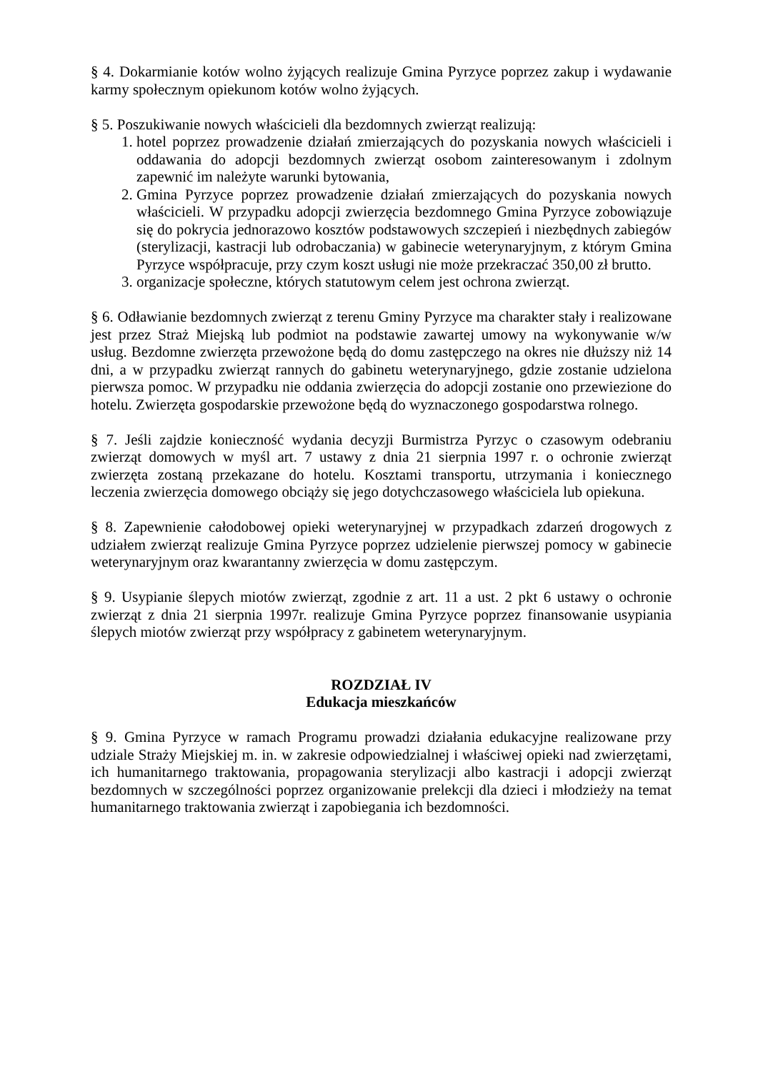§ 4. Dokarmianie kotów wolno żyjących realizuje Gmina Pyrzyce poprzez zakup i wydawanie karmy społecznym opiekunom kotów wolno żyjących.
§ 5. Poszukiwanie nowych właścicieli dla bezdomnych zwierząt realizują:
1. hotel poprzez prowadzenie działań zmierzających do pozyskania nowych właścicieli i oddawania do adopcji bezdomnych zwierząt osobom zainteresowanym i zdolnym zapewnić im należyte warunki bytowania,
2. Gmina Pyrzyce poprzez prowadzenie działań zmierzających do pozyskania nowych właścicieli. W przypadku adopcji zwierzęcia bezdomnego Gmina Pyrzyce zobowiązuje się do pokrycia jednorazowo kosztów podstawowych szczepień i niezbędnych zabiegów (sterylizacji, kastracji lub odrobaczania) w gabinecie weterynaryjnym, z którym Gmina Pyrzyce współpracuje, przy czym koszt usługi nie może przekraczać 350,00 zł brutto.
3. organizacje społeczne, których statutowym celem jest ochrona zwierząt.
§ 6. Odławianie bezdomnych zwierząt z terenu Gminy Pyrzyce ma charakter stały i realizowane jest przez Straż Miejską lub podmiot na podstawie zawartej umowy na wykonywanie w/w usług. Bezdomne zwierzęta przewożone będą do domu zastępczego na okres nie dłuższy niż 14 dni, a w przypadku zwierząt rannych do gabinetu weterynaryjnego, gdzie zostanie udzielona pierwsza pomoc. W przypadku nie oddania zwierzęcia do adopcji zostanie ono przewiezione do hotelu. Zwierzęta gospodarskie przewożone będą do wyznaczonego gospodarstwa rolnego.
§ 7. Jeśli zajdzie konieczność wydania decyzji Burmistrza Pyrzyc o czasowym odebraniu zwierząt domowych w myśl art. 7 ustawy z dnia 21 sierpnia 1997 r. o ochronie zwierząt zwierzęta zostaną przekazane do hotelu. Kosztami transportu, utrzymania i koniecznego leczenia zwierzęcia domowego obciąży się jego dotychczasowego właściciela lub opiekuna.
§ 8. Zapewnienie całodobowej opieki weterynaryjnej w przypadkach zdarzeń drogowych z udziałem zwierząt realizuje Gmina Pyrzyce poprzez udzielenie pierwszej pomocy w gabinecie weterynaryjnym oraz kwarantanny zwierzęcia w domu zastępczym.
§ 9. Usypianie ślepych miotów zwierząt, zgodnie z art. 11 a ust. 2 pkt 6 ustawy o ochronie zwierząt z dnia 21 sierpnia 1997r. realizuje Gmina Pyrzyce poprzez finansowanie usypiania ślepych miotów zwierząt przy współpracy z gabinetem weterynaryjnym.
ROZDZIAŁ IV
Edukacja mieszkańców
§ 9. Gmina Pyrzyce w ramach Programu prowadzi działania edukacyjne realizowane przy udziale Straży Miejskiej m. in. w zakresie odpowiedzialnej i właściwej opieki nad zwierzętami, ich humanitarnego traktowania, propagowania sterylizacji albo kastracji i adopcji zwierząt bezdomnych w szczególności poprzez organizowanie prelekcji dla dzieci i młodzieży na temat humanitarnego traktowania zwierząt i zapobiegania ich bezdomności.